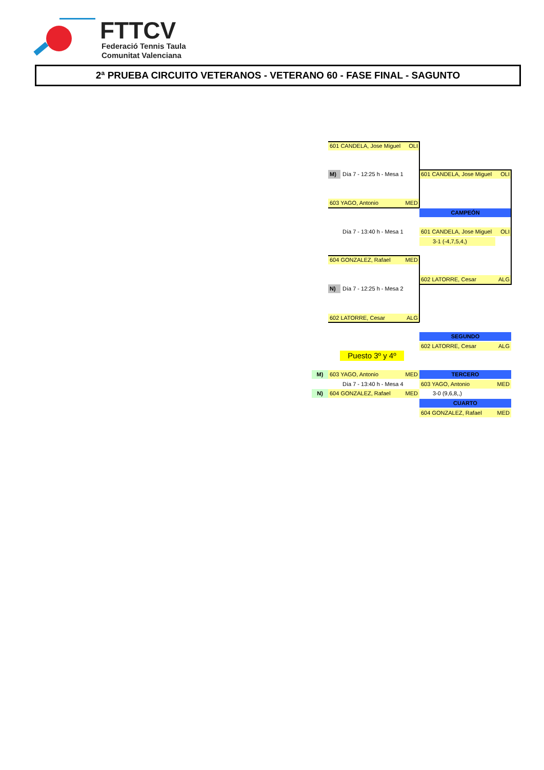FTTCV
Federació Tennis Taula
Comunitat Valenciana
2ª PRUEBA CIRCUITO VETERANOS - VETERANO 60 - FASE FINAL - SAGUNTO
601 CANDELA, Jose Miguel OLI
M)
Día 7 - 12:25 h - Mesa 1
603 YAGO, Antonio MED
601 CANDELA, Jose Miguel OLI
CAMPEÓN
Día 7 - 13:40 h - Mesa 1
601 CANDELA, Jose Miguel OLI
3-1 (-4,7,5,4,)
604 GONZALEZ, Rafael MED
602 LATORRE, Cesar ALG
N)
Día 7 - 12:25 h - Mesa 2
602 LATORRE, Cesar ALG
SEGUNDO
602 LATORRE, Cesar ALG
Puesto 3º y 4º
M) 603 YAGO, Antonio MED TERCERO
Día 7 - 13:40 h - Mesa 4
603 YAGO, Antonio MED
N) 604 GONZALEZ, Rafael MED 3-0 (9,6,8,,)
CUARTO
604 GONZALEZ, Rafael MED